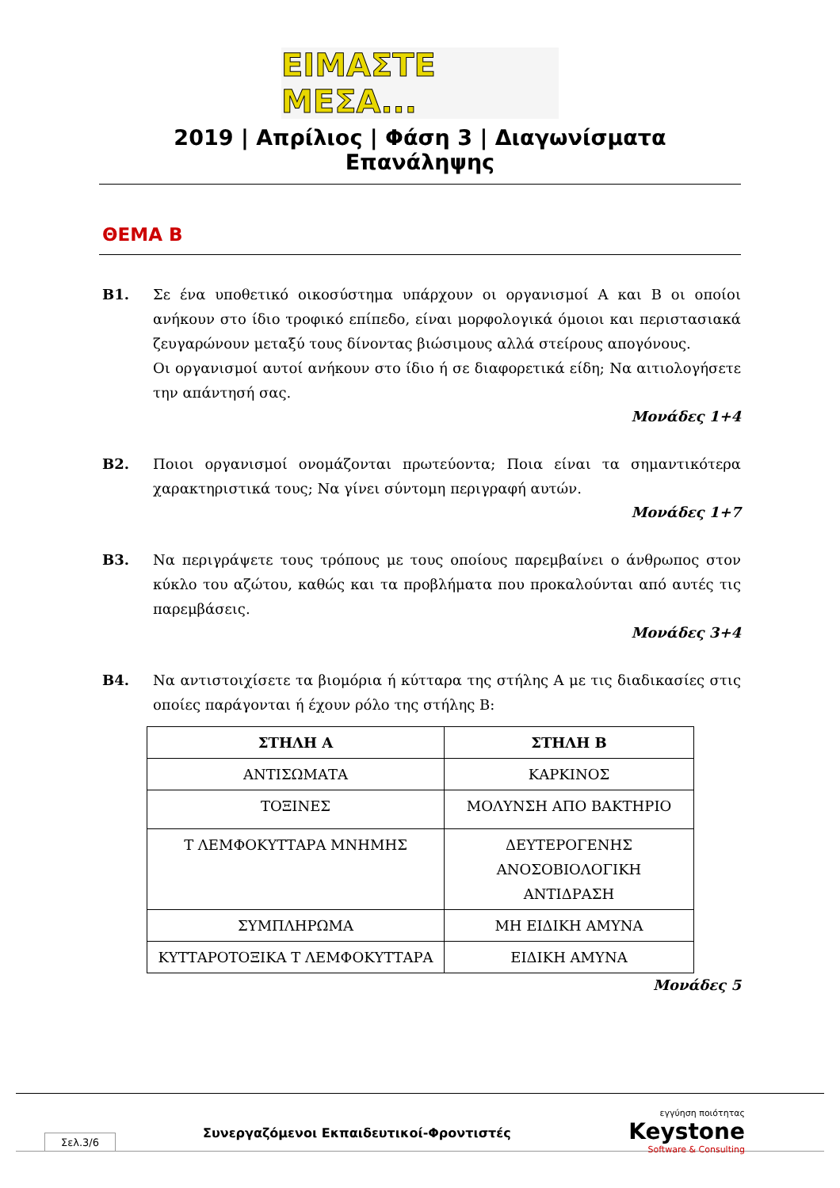ΕΙΜΑΣΤΕ ΜΕΣΑ...
2019 | Απρίλιος | Φάση 3 | Διαγωνίσματα Επανάληψης
ΘΕΜΑ Β
Β1. Σε ένα υποθετικό οικοσύστημα υπάρχουν οι οργανισμοί Α και Β οι οποίοι ανήκουν στο ίδιο τροφικό επίπεδο, είναι μορφολογικά όμοιοι και περιστασιακά ζευγαρώνουν μεταξύ τους δίνοντας βιώσιμους αλλά στείρους απογόνους.
Οι οργανισμοί αυτοί ανήκουν στο ίδιο ή σε διαφορετικά είδη; Να αιτιολογήσετε την απάντησή σας.
Μονάδες 1+4
Β2. Ποιοι οργανισμοί ονομάζονται πρωτεύοντα; Ποια είναι τα σημαντικότερα χαρακτηριστικά τους; Να γίνει σύντομη περιγραφή αυτών.
Μονάδες 1+7
Β3. Να περιγράψετε τους τρόπους με τους οποίους παρεμβαίνει ο άνθρωπος στον κύκλο του αζώτου, καθώς και τα προβλήματα που προκαλούνται από αυτές τις παρεμβάσεις.
Μονάδες 3+4
Β4. Να αντιστοιχίσετε τα βιομόρια ή κύτταρα της στήλης Α με τις διαδικασίες στις οποίες παράγονται ή έχουν ρόλο της στήλης Β:
| ΣΤΗΛΗ Α | ΣΤΗΛΗ Β |
| --- | --- |
| ΑΝΤΙΣΩΜΑΤΑ | ΚΑΡΚΙΝΟΣ |
| ΤΟΞΙΝΕΣ | ΜΟΛΥΝΣΗ ΑΠΟ ΒΑΚΤΗΡΙΟ |
| Τ ΛΕΜΦΟΚΥΤΤΑΡΑ ΜΝΗΜΗΣ | ΔΕΥΤΕΡΟΓΕΝΗΣ ΑΝΟΣΟΒΙΟΛΟΓΙΚΗ ΑΝΤΙΔΡΑΣΗ |
| ΣΥΜΠΛΗΡΩΜΑ | ΜΗ ΕΙΔΙΚΗ ΑΜΥΝΑ |
| ΚΥΤΤΑΡΟΤΟΞΙΚΑ Τ ΛΕΜΦΟΚΥΤΤΑΡΑ | ΕΙΔΙΚΗ ΑΜΥΝΑ |
Μονάδες 5
Σελ.3/6
Συνεργαζόμενοι Εκπαιδευτικοί-Φροντιστές
εγγύηση ποιότητας
Keystone
Software & Consulting